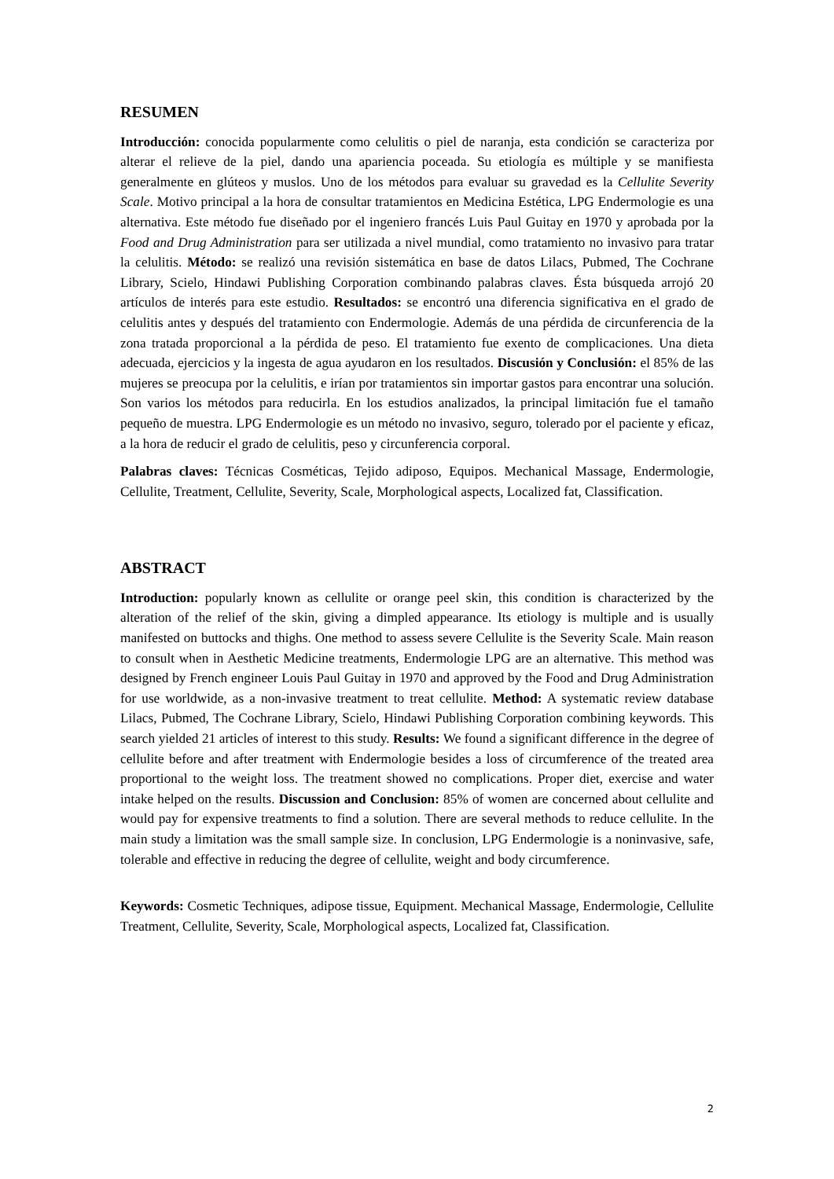RESUMEN
Introducción: conocida popularmente como celulitis o piel de naranja, esta condición se caracteriza por alterar el relieve de la piel, dando una apariencia poceada. Su etiología es múltiple y se manifiesta generalmente en glúteos y muslos. Uno de los métodos para evaluar su gravedad es la Cellulite Severity Scale. Motivo principal a la hora de consultar tratamientos en Medicina Estética, LPG Endermologie es una alternativa. Este método fue diseñado por el ingeniero francés Luis Paul Guitay en 1970 y aprobada por la Food and Drug Administration para ser utilizada a nivel mundial, como tratamiento no invasivo para tratar la celulitis. Método: se realizó una revisión sistemática en base de datos Lilacs, Pubmed, The Cochrane Library, Scielo, Hindawi Publishing Corporation combinando palabras claves. Ésta búsqueda arrojó 20 artículos de interés para este estudio. Resultados: se encontró una diferencia significativa en el grado de celulitis antes y después del tratamiento con Endermologie. Además de una pérdida de circunferencia de la zona tratada proporcional a la pérdida de peso. El tratamiento fue exento de complicaciones. Una dieta adecuada, ejercicios y la ingesta de agua ayudaron en los resultados. Discusión y Conclusión: el 85% de las mujeres se preocupa por la celulitis, e irían por tratamientos sin importar gastos para encontrar una solución. Son varios los métodos para reducirla. En los estudios analizados, la principal limitación fue el tamaño pequeño de muestra. LPG Endermologie es un método no invasivo, seguro, tolerado por el paciente y eficaz, a la hora de reducir el grado de celulitis, peso y circunferencia corporal.
Palabras claves: Técnicas Cosméticas, Tejido adiposo, Equipos. Mechanical Massage, Endermologie, Cellulite, Treatment, Cellulite, Severity, Scale, Morphological aspects, Localized fat, Classification.
ABSTRACT
Introduction: popularly known as cellulite or orange peel skin, this condition is characterized by the alteration of the relief of the skin, giving a dimpled appearance. Its etiology is multiple and is usually manifested on buttocks and thighs. One method to assess severe Cellulite is the Severity Scale. Main reason to consult when in Aesthetic Medicine treatments, Endermologie LPG are an alternative. This method was designed by French engineer Louis Paul Guitay in 1970 and approved by the Food and Drug Administration for use worldwide, as a non-invasive treatment to treat cellulite. Method: A systematic review database Lilacs, Pubmed, The Cochrane Library, Scielo, Hindawi Publishing Corporation combining keywords. This search yielded 21 articles of interest to this study. Results: We found a significant difference in the degree of cellulite before and after treatment with Endermologie besides a loss of circumference of the treated area proportional to the weight loss. The treatment showed no complications. Proper diet, exercise and water intake helped on the results. Discussion and Conclusion: 85% of women are concerned about cellulite and would pay for expensive treatments to find a solution. There are several methods to reduce cellulite. In the main study a limitation was the small sample size. In conclusion, LPG Endermologie is a noninvasive, safe, tolerable and effective in reducing the degree of cellulite, weight and body circumference.
Keywords: Cosmetic Techniques, adipose tissue, Equipment. Mechanical Massage, Endermologie, Cellulite Treatment, Cellulite, Severity, Scale, Morphological aspects, Localized fat, Classification.
2